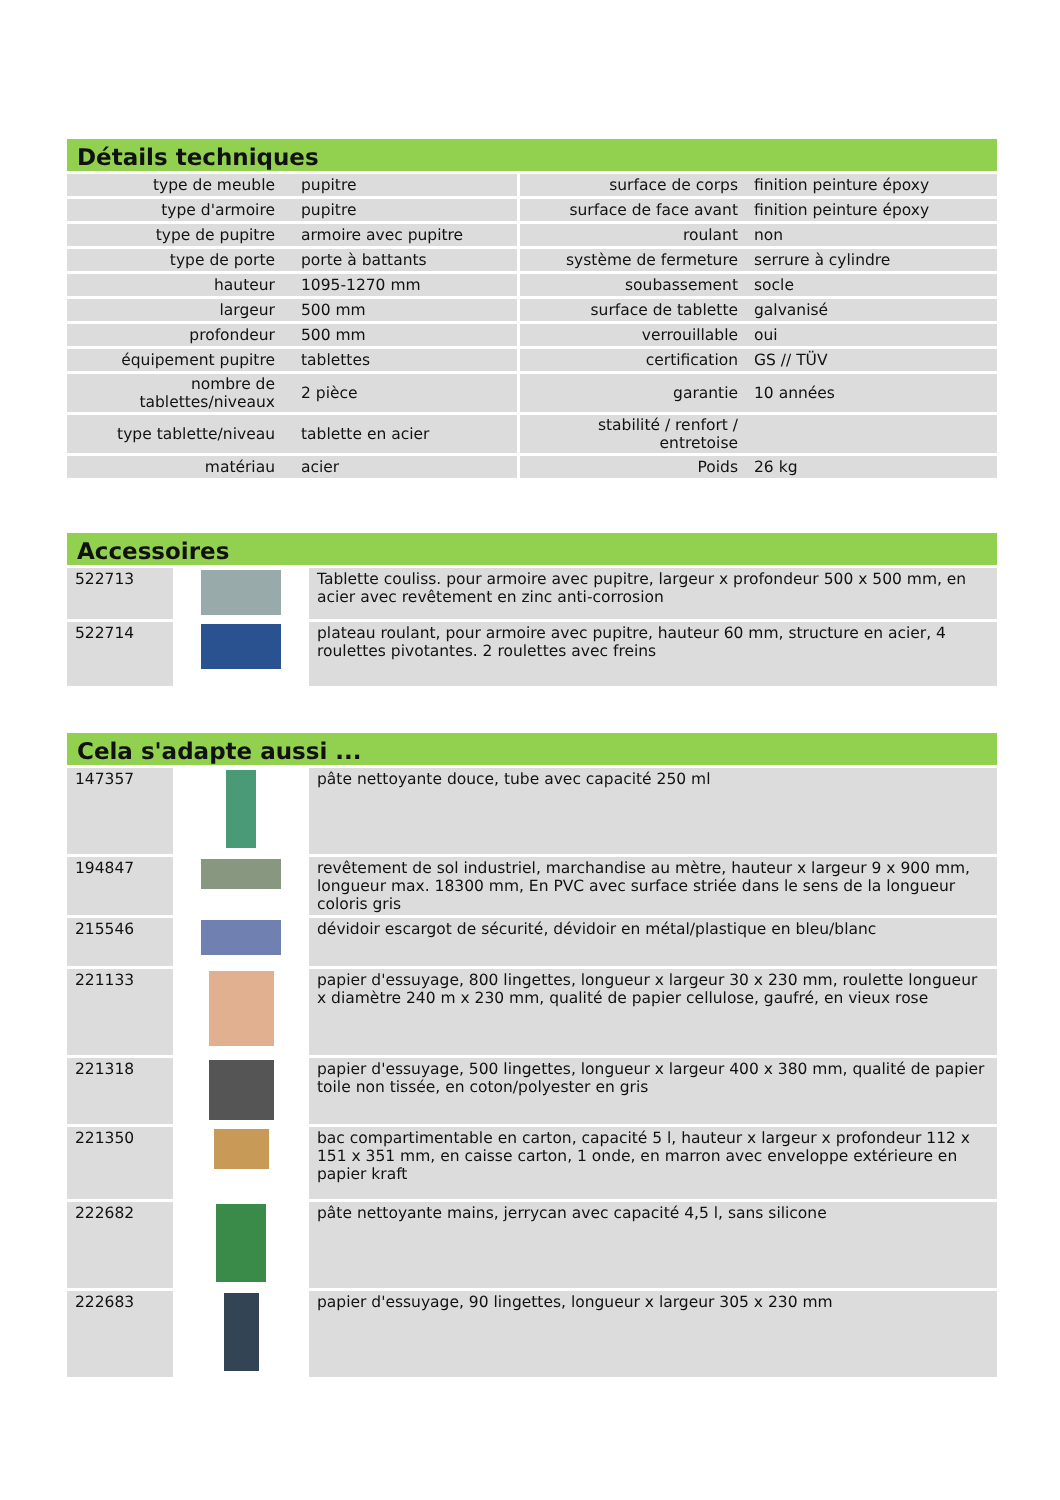Détails techniques
| type de meuble | pupitre | surface de corps | finition peinture époxy |
| type d'armoire | pupitre | surface de face avant | finition peinture époxy |
| type de pupitre | armoire avec pupitre | roulant | non |
| type de porte | porte à battants | système de fermeture | serrure à cylindre |
| hauteur | 1095-1270 mm | soubassement | socle |
| largeur | 500 mm | surface de tablette | galvanisé |
| profondeur | 500 mm | verrouillable | oui |
| équipement pupitre | tablettes | certification | GS // TÜV |
| nombre de tablettes/niveaux | 2 pièce | garantie | 10 années |
| type tablette/niveau | tablette en acier | stabilité / renfort / entretoise | |
| matériau | acier | Poids | 26 kg |
Accessoires
| 522713 | | Tablette couliss. pour armoire avec pupitre, largeur x profondeur 500 x 500 mm, en acier avec revêtement en zinc anti-corrosion |
| 522714 | | plateau roulant, pour armoire avec pupitre, hauteur 60 mm, structure en acier, 4 roulettes pivotantes. 2 roulettes avec freins |
Cela s'adapte aussi ...
| 147357 | | pâte nettoyante douce, tube avec capacité 250 ml |
| 194847 | | revêtement de sol industriel, marchandise au mètre, hauteur x largeur 9 x 900 mm, longueur max. 18300 mm, En PVC avec surface striée dans le sens de la longueur coloris gris |
| 215546 | | dévidoir escargot de sécurité, dévidoir en métal/plastique en bleu/blanc |
| 221133 | | papier d'essuyage, 800 lingettes, longueur x largeur 30 x 230 mm, roulette longueur x diamètre 240 m x 230 mm, qualité de papier cellulose, gaufré, en vieux rose |
| 221318 | | papier d'essuyage, 500 lingettes, longueur x largeur 400 x 380 mm, qualité de papier toile non tissée, en coton/polyester en gris |
| 221350 | | bac compartimentable en carton, capacité 5 l, hauteur x largeur x profondeur 112 x 151 x 351 mm, en caisse carton, 1 onde, en marron avec enveloppe extérieure en papier kraft |
| 222682 | | pâte nettoyante mains, jerrycan avec capacité 4,5 l, sans silicone |
| 222683 | | papier d'essuyage, 90 lingettes, longueur x largeur 305 x 230 mm |